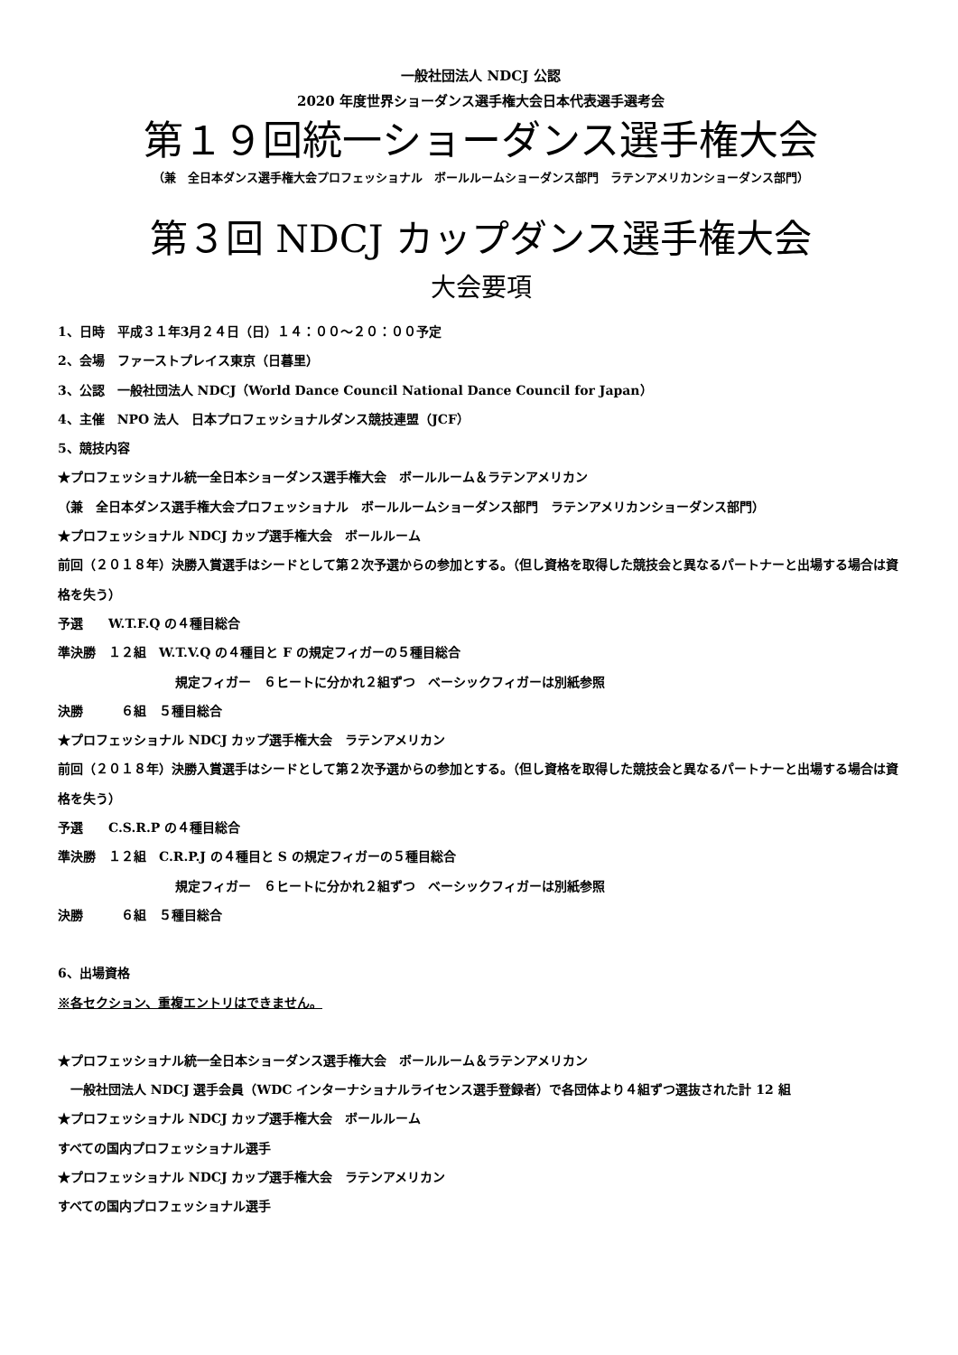一般社団法人 NDCJ 公認
2020 年度世界ショーダンス選手権大会日本代表選手選考会
第１９回統一ショーダンス選手権大会
（兼　全日本ダンス選手権大会プロフェッショナル　ボールルームショーダンス部門　ラテンアメリカンショーダンス部門）
第３回 NDCJ カップダンス選手権大会
大会要項
1、日時　平成３１年3月２４日（日）１４：００～２０：００予定
2、会場　ファーストプレイス東京（日暮里）
3、公認　一般社団法人 NDCJ（World Dance Council National Dance Council for Japan）
4、主催　NPO 法人　日本プロフェッショナルダンス競技連盟（JCF）
5、競技内容
★プロフェッショナル統一全日本ショーダンス選手権大会　ボールルーム＆ラテンアメリカン
（兼　全日本ダンス選手権大会プロフェッショナル　ボールルームショーダンス部門　ラテンアメリカンショーダンス部門）
★プロフェッショナル NDCJ カップ選手権大会　ボールルーム
前回（２０１８年）決勝入賞選手はシードとして第２次予選からの参加とする。（但し資格を取得した競技会と異なるパートナーと出場する場合は資格を失う）
予選　　W.T.F.Q の４種目総合
準決勝　１２組　W.T.V.Q の４種目と F の規定フィガーの５種目総合
規定フィガー　６ヒートに分かれ２組ずつ　ベーシックフィガーは別紙参照
決勝　　　６組　５種目総合
★プロフェッショナル NDCJ カップ選手権大会　ラテンアメリカン
前回（２０１８年）決勝入賞選手はシードとして第２次予選からの参加とする。（但し資格を取得した競技会と異なるパートナーと出場する場合は資格を失う）
予選　　C.S.R.P の４種目総合
準決勝　１２組　C.R.P.J の４種目と S の規定フィガーの５種目総合
規定フィガー　６ヒートに分かれ２組ずつ　ベーシックフィガーは別紙参照
決勝　　　６組　５種目総合
6、出場資格
※各セクション、重複エントリはできません。
★プロフェッショナル統一全日本ショーダンス選手権大会　ボールルーム＆ラテンアメリカン
　一般社団法人 NDCJ 選手会員（WDC インターナショナルライセンス選手登録者）で各団体より４組ずつ選抜された計 12 組
★プロフェッショナル NDCJ カップ選手権大会　ボールルーム
すべての国内プロフェッショナル選手
★プロフェッショナル NDCJ カップ選手権大会　ラテンアメリカン
すべての国内プロフェッショナル選手